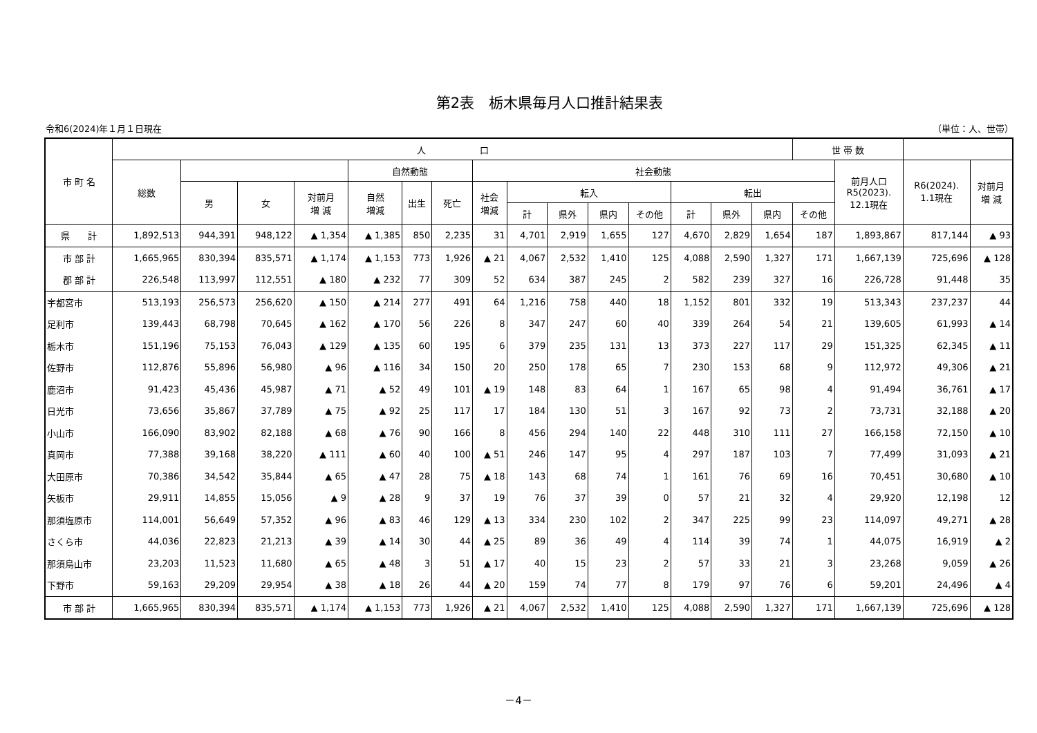第2表　栃木県毎月人口推計結果表
令和6(2024)年１月１日現在 （単位：人、世帯）
| 市 町 名 | 人 口 | | | | | | | | | | | | | | | 世 帯 数 | | | |
| --- | --- | --- | --- | --- | --- | --- | --- | --- | --- | --- | --- | --- | --- | --- | --- | --- | --- | --- | --- |
| | 総数 | | | | 自然動態 | | | 社会動態 | | | | | | | | | 前月人口 R5(2023). 12.1現在 | R6(2024). 1.1現在 | 対前月 増 減 |
| | | 男 | 女 | 対前月 増 減 | 自然 増減 | 出生 | 死亡 | 社会 増減 | 転入 | | | | 転出 | | | | | | |
| | | | | | | | | | 計 | 県外 | 県内 | その他 | 計 | 県外 | 県内 | その他 | | | |
| 県 計 | 1,892,513 | 944,391 | 948,122 | ▲ 1,354 | ▲ 1,385 | 850 | 2,235 | 31 | 4,701 | 2,919 | 1,655 | 127 | 4,670 | 2,829 | 1,654 | 187 | 1,893,867 | 817,144 | ▲ 93 |
| 市 部 計 | 1,665,965 | 830,394 | 835,571 | ▲ 1,174 | ▲ 1,153 | 773 | 1,926 | ▲ 21 | 4,067 | 2,532 | 1,410 | 125 | 4,088 | 2,590 | 1,327 | 171 | 1,667,139 | 725,696 | ▲ 128 |
| 郡 部 計 | 226,548 | 113,997 | 112,551 | ▲ 180 | ▲ 232 | 77 | 309 | 52 | 634 | 387 | 245 | 2 | 582 | 239 | 327 | 16 | 226,728 | 91,448 | 35 |
| 宇都宮市 | 513,193 | 256,573 | 256,620 | ▲ 150 | ▲ 214 | 277 | 491 | 64 | 1,216 | 758 | 440 | 18 | 1,152 | 801 | 332 | 19 | 513,343 | 237,237 | 44 |
| 足利市 | 139,443 | 68,798 | 70,645 | ▲ 162 | ▲ 170 | 56 | 226 | 8 | 347 | 247 | 60 | 40 | 339 | 264 | 54 | 21 | 139,605 | 61,993 | ▲ 14 |
| 栃木市 | 151,196 | 75,153 | 76,043 | ▲ 129 | ▲ 135 | 60 | 195 | 6 | 379 | 235 | 131 | 13 | 373 | 227 | 117 | 29 | 151,325 | 62,345 | ▲ 11 |
| 佐野市 | 112,876 | 55,896 | 56,980 | ▲ 96 | ▲ 116 | 34 | 150 | 20 | 250 | 178 | 65 | 7 | 230 | 153 | 68 | 9 | 112,972 | 49,306 | ▲ 21 |
| 鹿沼市 | 91,423 | 45,436 | 45,987 | ▲ 71 | ▲ 52 | 49 | 101 | ▲ 19 | 148 | 83 | 64 | 1 | 167 | 65 | 98 | 4 | 91,494 | 36,761 | ▲ 17 |
| 日光市 | 73,656 | 35,867 | 37,789 | ▲ 75 | ▲ 92 | 25 | 117 | 17 | 184 | 130 | 51 | 3 | 167 | 92 | 73 | 2 | 73,731 | 32,188 | ▲ 20 |
| 小山市 | 166,090 | 83,902 | 82,188 | ▲ 68 | ▲ 76 | 90 | 166 | 8 | 456 | 294 | 140 | 22 | 448 | 310 | 111 | 27 | 166,158 | 72,150 | ▲ 10 |
| 真岡市 | 77,388 | 39,168 | 38,220 | ▲ 111 | ▲ 60 | 40 | 100 | ▲ 51 | 246 | 147 | 95 | 4 | 297 | 187 | 103 | 7 | 77,499 | 31,093 | ▲ 21 |
| 大田原市 | 70,386 | 34,542 | 35,844 | ▲ 65 | ▲ 47 | 28 | 75 | ▲ 18 | 143 | 68 | 74 | 1 | 161 | 76 | 69 | 16 | 70,451 | 30,680 | ▲ 10 |
| 矢板市 | 29,911 | 14,855 | 15,056 | ▲ 9 | ▲ 28 | 9 | 37 | 19 | 76 | 37 | 39 | 0 | 57 | 21 | 32 | 4 | 29,920 | 12,198 | 12 |
| 那須塩原市 | 114,001 | 56,649 | 57,352 | ▲ 96 | ▲ 83 | 46 | 129 | ▲ 13 | 334 | 230 | 102 | 2 | 347 | 225 | 99 | 23 | 114,097 | 49,271 | ▲ 28 |
| さくら市 | 44,036 | 22,823 | 21,213 | ▲ 39 | ▲ 14 | 30 | 44 | ▲ 25 | 89 | 36 | 49 | 4 | 114 | 39 | 74 | 1 | 44,075 | 16,919 | ▲ 2 |
| 那須烏山市 | 23,203 | 11,523 | 11,680 | ▲ 65 | ▲ 48 | 3 | 51 | ▲ 17 | 40 | 15 | 23 | 2 | 57 | 33 | 21 | 3 | 23,268 | 9,059 | ▲ 26 |
| 下野市 | 59,163 | 29,209 | 29,954 | ▲ 38 | ▲ 18 | 26 | 44 | ▲ 20 | 159 | 74 | 77 | 8 | 179 | 97 | 76 | 6 | 59,201 | 24,496 | ▲ 4 |
| 市 部 計 | 1,665,965 | 830,394 | 835,571 | ▲ 1,174 | ▲ 1,153 | 773 | 1,926 | ▲ 21 | 4,067 | 2,532 | 1,410 | 125 | 4,088 | 2,590 | 1,327 | 171 | 1,667,139 | 725,696 | ▲ 128 |
－4－